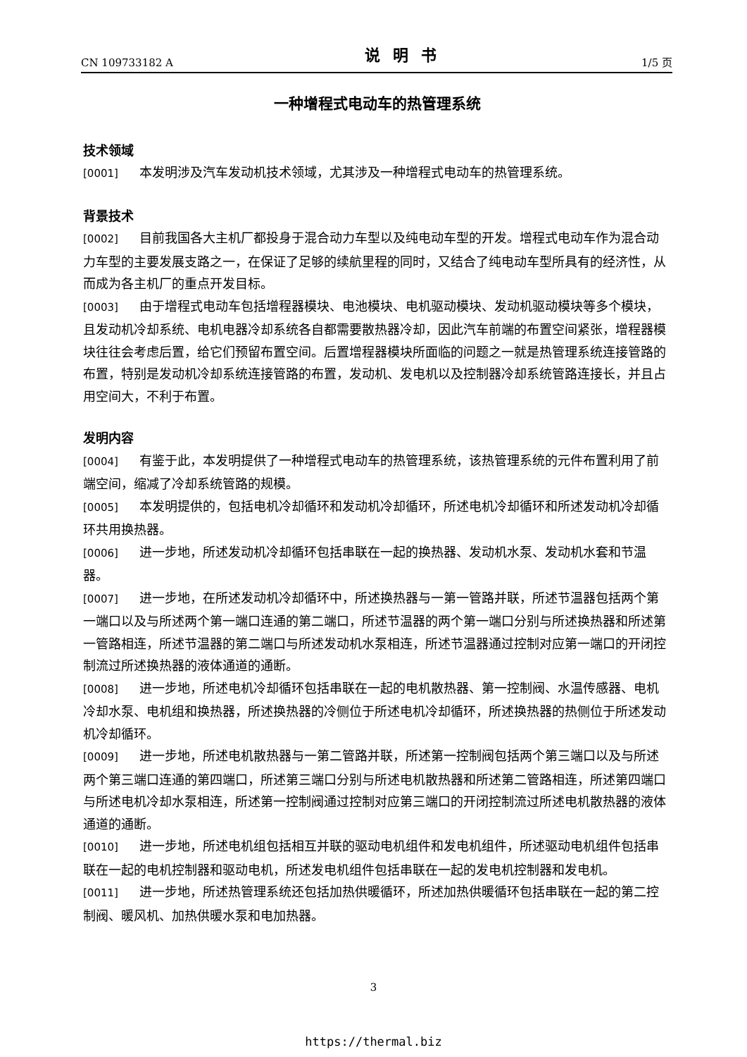CN 109733182 A 说明书 1/5 页
一种增程式电动车的热管理系统
技术领域
[0001] 本发明涉及汽车发动机技术领域，尤其涉及一种增程式电动车的热管理系统。
背景技术
[0002] 目前我国各大主机厂都投身于混合动力车型以及纯电动车型的开发。增程式电动车作为混合动力车型的主要发展支路之一，在保证了足够的续航里程的同时，又结合了纯电动车型所具有的经济性，从而成为各主机厂的重点开发目标。
[0003] 由于增程式电动车包括增程器模块、电池模块、电机驱动模块、发动机驱动模块等多个模块，且发动机冷却系统、电机电器冷却系统各自都需要散热器冷却，因此汽车前端的布置空间紧张，增程器模块往往会考虑后置，给它们预留布置空间。后置增程器模块所面临的问题之一就是热管理系统连接管路的布置，特别是发动机冷却系统连接管路的布置，发动机、发电机以及控制器冷却系统管路连接长，并且占用空间大，不利于布置。
发明内容
[0004] 有鉴于此，本发明提供了一种增程式电动车的热管理系统，该热管理系统的元件布置利用了前端空间，缩减了冷却系统管路的规模。
[0005] 本发明提供的，包括电机冷却循环和发动机冷却循环，所述电机冷却循环和所述发动机冷却循环共用换热器。
[0006] 进一步地，所述发动机冷却循环包括串联在一起的换热器、发动机水泵、发动机水套和节温器。
[0007] 进一步地，在所述发动机冷却循环中，所述换热器与一第一管路并联，所述节温器包括两个第一端口以及与所述两个第一端口连通的第二端口，所述节温器的两个第一端口分别与所述换热器和所述第一管路相连，所述节温器的第二端口与所述发动机水泵相连，所述节温器通过控制对应第一端口的开闭控制流过所述换热器的液体通道的通断。
[0008] 进一步地，所述电机冷却循环包括串联在一起的电机散热器、第一控制阀、水温传感器、电机冷却水泵、电机组和换热器，所述换热器的冷侧位于所述电机冷却循环，所述换热器的热侧位于所述发动机冷却循环。
[0009] 进一步地，所述电机散热器与一第二管路并联，所述第一控制阀包括两个第三端口以及与所述两个第三端口连通的第四端口，所述第三端口分别与所述电机散热器和所述第二管路相连，所述第四端口与所述电机冷却水泵相连，所述第一控制阀通过控制对应第三端口的开闭控制流过所述电机散热器的液体通道的通断。
[0010] 进一步地，所述电机组包括相互并联的驱动电机组件和发电机组件，所述驱动电机组件包括串联在一起的电机控制器和驱动电机，所述发电机组件包括串联在一起的发电机控制器和发电机。
[0011] 进一步地，所述热管理系统还包括加热供暖循环，所述加热供暖循环包括串联在一起的第二控制阀、暖风机、加热供暖水泵和电加热器。
3
https://thermal.biz